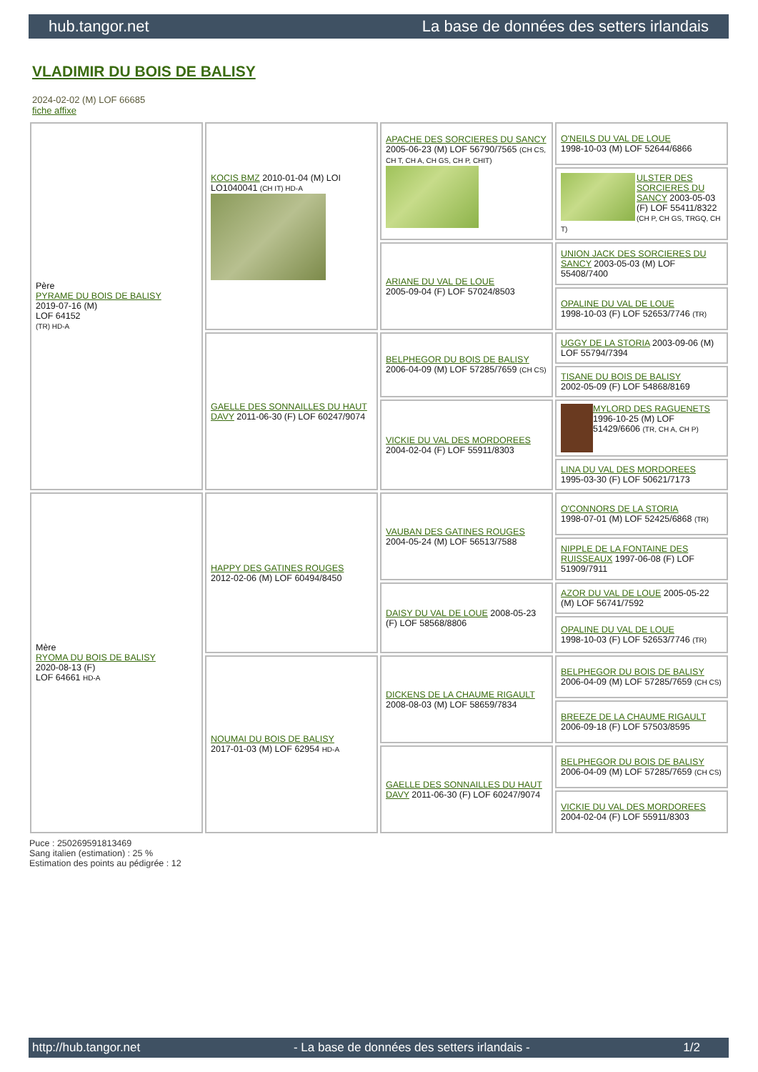hub.tangor.net La base de données des setters irlandais
VLADIMIR DU BOIS DE BALISY
2024-02-02 (M) LOF 66685
fiche affixe
| Père PYRAME DU BOIS DE BALISY 2019-07-16 (M) LOF 64152 (TR) HD-A | KOCIS BMZ 2010-01-04 (M) LOI LO1040041 (CH IT) HD-A | APACHE DES SORCIERES DU SANCY 2005-06-23 (M) LOF 56790/7565 (CH CS, CH T, CH A, CH GS, CH P, CHIT) | O'NEILS DU VAL DE LOUE 1998-10-03 (M) LOF 52644/6866 |
| | | | ULSTER DES SORCIERES DU SANCY 2003-05-03 (F) LOF 55411/8322 (CH P, CH GS, TRGQ, CH T) |
| | | ARIANE DU VAL DE LOUE 2005-09-04 (F) LOF 57024/8503 | UNION JACK DES SORCIERES DU SANCY 2003-05-03 (M) LOF 55408/7400 |
| | | | OPALINE DU VAL DE LOUE 1998-10-03 (F) LOF 52653/7746 (TR) |
| | GAELLE DES SONNAILLES DU HAUT DAVY 2011-06-30 (F) LOF 60247/9074 | BELPHEGOR DU BOIS DE BALISY 2006-04-09 (M) LOF 57285/7659 (CH CS) | UGGY DE LA STORIA 2003-09-06 (M) LOF 55794/7394 |
| | | | TISANE DU BOIS DE BALISY 2002-05-09 (F) LOF 54868/8169 |
| | | VICKIE DU VAL DES MORDOREES 2004-02-04 (F) LOF 55911/8303 | MYLORD DES RAGUENETS 1996-10-25 (M) LOF 51429/6606 (TR, CH A, CH P) |
| | | | LINA DU VAL DES MORDOREES 1995-03-30 (F) LOF 50621/7173 |
| Mère RYOMA DU BOIS DE BALISY 2020-08-13 (F) LOF 64661 HD-A | HAPPY DES GATINES ROUGES 2012-02-06 (M) LOF 60494/8450 | VAUBAN DES GATINES ROUGES 2004-05-24 (M) LOF 56513/7588 | O'CONNORS DE LA STORIA 1998-07-01 (M) LOF 52425/6868 (TR) |
| | | | NIPPLE DE LA FONTAINE DES RUISSEAUX 1997-06-08 (F) LOF 51909/7911 |
| | | DAISY DU VAL DE LOUE 2008-05-23 (F) LOF 58568/8806 | AZOR DU VAL DE LOUE 2005-05-22 (M) LOF 56741/7592 |
| | | | OPALINE DU VAL DE LOUE 1998-10-03 (F) LOF 52653/7746 (TR) |
| | NOUMAI DU BOIS DE BALISY 2017-01-03 (M) LOF 62954 HD-A | DICKENS DE LA CHAUME RIGAULT 2008-08-03 (M) LOF 58659/7834 | BELPHEGOR DU BOIS DE BALISY 2006-04-09 (M) LOF 57285/7659 (CH CS) |
| | | | BREEZE DE LA CHAUME RIGAULT 2006-09-18 (F) LOF 57503/8595 |
| | | GAELLE DES SONNAILLES DU HAUT DAVY 2011-06-30 (F) LOF 60247/9074 | BELPHEGOR DU BOIS DE BALISY 2006-04-09 (M) LOF 57285/7659 (CH CS) |
| | | | VICKIE DU VAL DES MORDOREES 2004-02-04 (F) LOF 55911/8303 |
Puce : 250269591813469
Sang italien (estimation) : 25 %
Estimation des points au pédigrée : 12
http://hub.tangor.net - La base de données des setters irlandais - 1/2